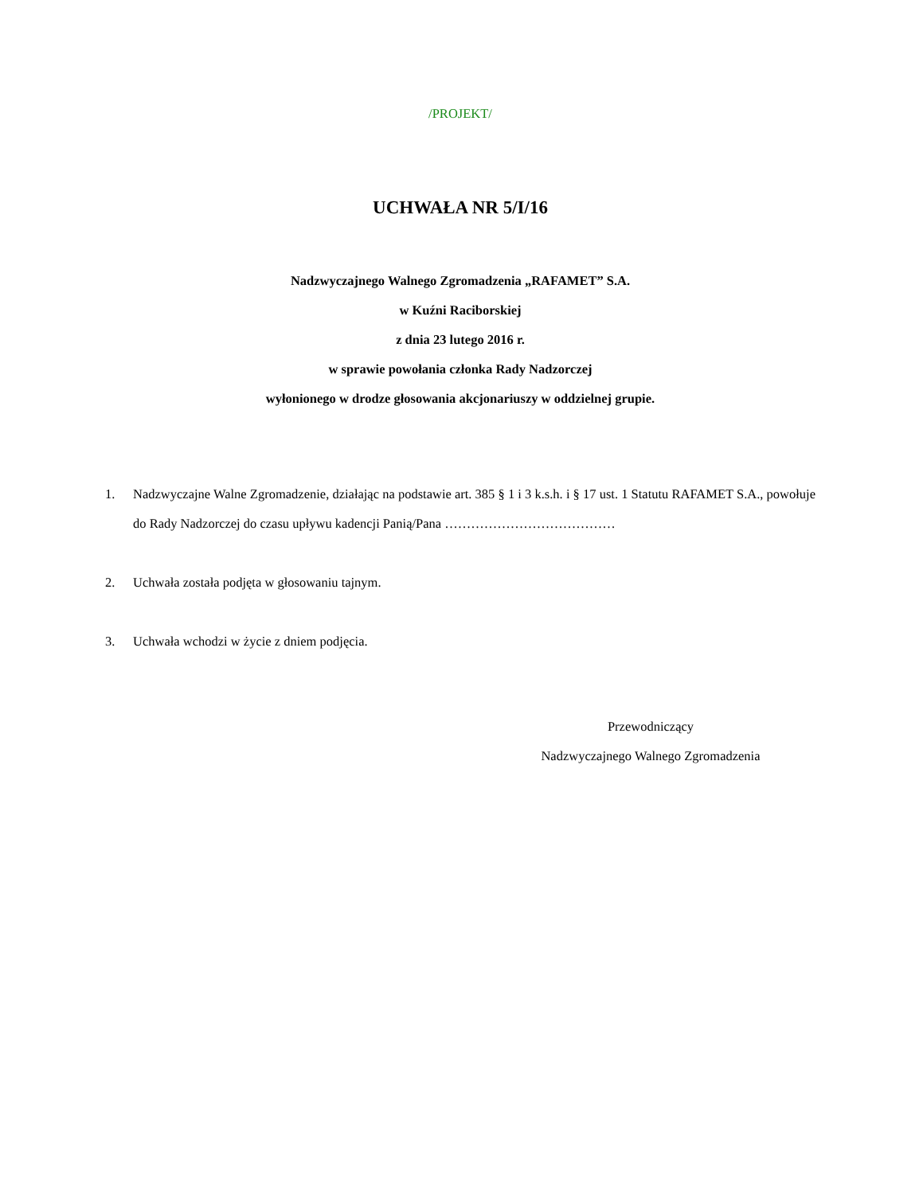/PROJEKT/
UCHWAŁA NR 5/I/16
Nadzwyczajnego Walnego Zgromadzenia „RAFAMET” S.A.
w Kuźni Raciborskiej
z dnia 23 lutego 2016 r.
w sprawie powołania członka Rady Nadzorczej
wyłonionego w drodze głosowania akcjonariuszy w oddzielnej grupie.
1. Nadzwyczajne Walne Zgromadzenie, działając na podstawie art. 385 § 1 i 3 k.s.h. i § 17 ust. 1 Statutu RAFAMET S.A., powołuje do Rady Nadzorczej do czasu upływu kadencji Panią/Pana …………………………………
2. Uchwała została podjęta w głosowaniu tajnym.
3. Uchwała wchodzi w życie z dniem podjęcia.
Przewodniczący
Nadzwyczajnego Walnego Zgromadzenia